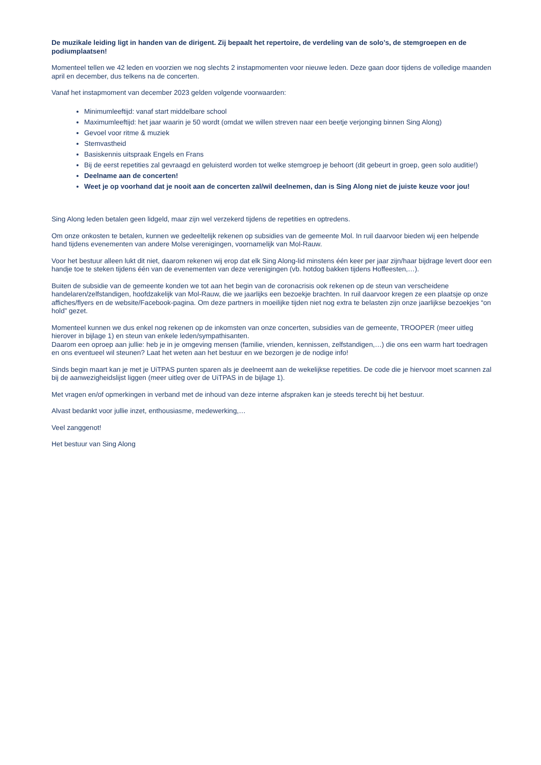De muzikale leiding ligt in handen van de dirigent. Zij bepaalt het repertoire, de verdeling van de solo’s, de stemgroepen en de podiumplaatsen!
Momenteel tellen we 42 leden en voorzien we nog slechts 2 instapmomenten voor nieuwe leden. Deze gaan door tijdens de volledige maanden april en december, dus telkens na de concerten.
Vanaf het instapmoment van december 2023 gelden volgende voorwaarden:
Minimumleeftijd: vanaf start middelbare school
Maximumleeftijd: het jaar waarin je 50 wordt (omdat we willen streven naar een beetje verjonging binnen Sing Along)
Gevoel voor ritme & muziek
Stemvastheid
Basiskennis uitspraak Engels en Frans
Bij de eerst repetities zal gevraagd en geluisterd worden tot welke stemgroep je behoort (dit gebeurt in groep, geen solo auditie!)
Deelname aan de concerten!
Weet je op voorhand dat je nooit aan de concerten zal/wil deelnemen, dan is Sing Along niet de juiste keuze voor jou!
Sing Along leden betalen geen lidgeld, maar zijn wel verzekerd tijdens de repetities en optredens.
Om onze onkosten te betalen, kunnen we gedeeltelijk rekenen op subsidies van de gemeente Mol. In ruil daarvoor bieden wij een helpende hand tijdens evenementen van andere Molse verenigingen, voornamelijk van Mol-Rauw.
Voor het bestuur alleen lukt dit niet, daarom rekenen wij erop dat elk Sing Along-lid minstens één keer per jaar zijn/haar bijdrage levert door een handje toe te steken tijdens één van de evenementen van deze verenigingen (vb. hotdog bakken tijdens Hoffeesten,…).
Buiten de subsidie van de gemeente konden we tot aan het begin van de coronacrisis ook rekenen op de steun van verscheidene handelaren/zelfstandigen, hoofdzakelijk van Mol-Rauw, die we jaarlijks een bezoekje brachten. In ruil daarvoor kregen ze een plaatsje op onze affiches/flyers en de website/Facebook-pagina. Om deze partners in moeilijke tijden niet nog extra te belasten zijn onze jaarlijkse bezoekjes “on hold” gezet.
Momenteel kunnen we dus enkel nog rekenen op de inkomsten van onze concerten, subsidies van de gemeente, TROOPER (meer uitleg hierover in bijlage 1) en steun van enkele leden/sympathisanten.
Daarom een oproep aan jullie: heb je in je omgeving mensen (familie, vrienden, kennissen, zelfstandigen,…) die ons een warm hart toedragen en ons eventueel wil steunen? Laat het weten aan het bestuur en we bezorgen je de nodige info!
Sinds begin maart kan je met je UiTPAS punten sparen als je deelneemt aan de wekelijkse repetities. De code die je hiervoor moet scannen zal bij de aanwezigheidslijst liggen (meer uitleg over de UiTPAS in de bijlage 1).
Met vragen en/of opmerkingen in verband met de inhoud van deze interne afspraken kan je steeds terecht bij het bestuur.
Alvast bedankt voor jullie inzet, enthousiasme, medewerking,…
Veel zanggenot!
Het bestuur van Sing Along